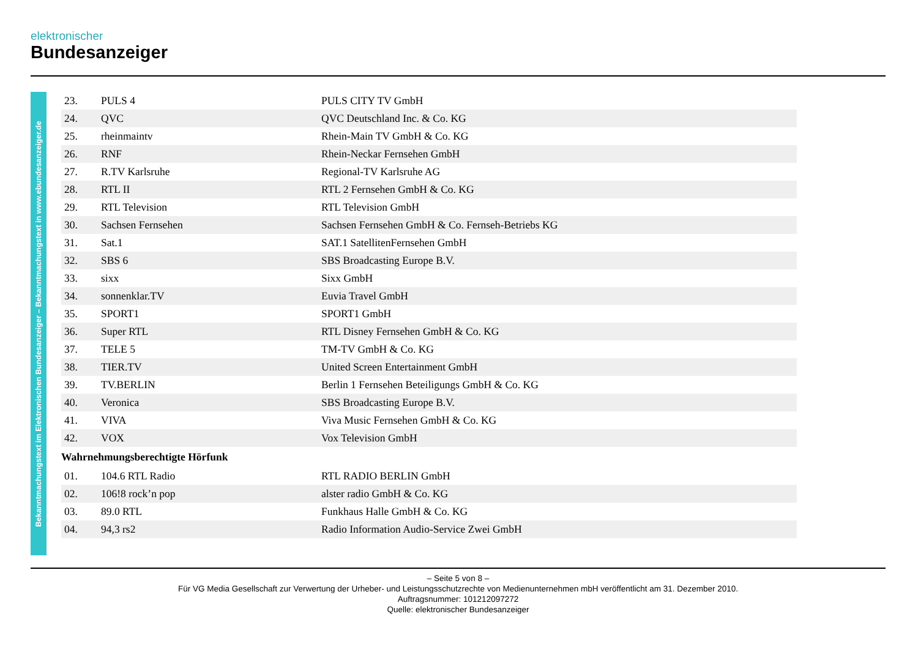elektronischer
Bundesanzeiger
Bekanntmachungstext im Elektronischen Bundesanzeiger – Bekanntmachungstext in www.ebundesanzeiger.de
| 23. | PULS 4 | PULS CITY TV GmbH |
| 24. | QVC | QVC Deutschland Inc. & Co. KG |
| 25. | rheinmaintv | Rhein-Main TV GmbH & Co. KG |
| 26. | RNF | Rhein-Neckar Fernsehen GmbH |
| 27. | R.TV Karlsruhe | Regional-TV Karlsruhe AG |
| 28. | RTL II | RTL 2 Fernsehen GmbH & Co. KG |
| 29. | RTL Television | RTL Television GmbH |
| 30. | Sachsen Fernsehen | Sachsen Fernsehen GmbH & Co. Fernseh-Betriebs KG |
| 31. | Sat.1 | SAT.1 SatellitenFernsehen GmbH |
| 32. | SBS 6 | SBS Broadcasting Europe B.V. |
| 33. | sixx | Sixx GmbH |
| 34. | sonnenklar.TV | Euvia Travel GmbH |
| 35. | SPORT1 | SPORT1 GmbH |
| 36. | Super RTL | RTL Disney Fernsehen GmbH & Co. KG |
| 37. | TELE 5 | TM-TV GmbH & Co. KG |
| 38. | TIER.TV | United Screen Entertainment GmbH |
| 39. | TV.BERLIN | Berlin 1 Fernsehen Beteiligungs GmbH & Co. KG |
| 40. | Veronica | SBS Broadcasting Europe B.V. |
| 41. | VIVA | Viva Music Fernsehen GmbH & Co. KG |
| 42. | VOX | Vox Television GmbH |
Wahrnehmungsberechtigte Hörfunk
| 01. | 104.6 RTL Radio | RTL RADIO BERLIN GmbH |
| 02. | 106!8 rock’n pop | alster radio GmbH & Co. KG |
| 03. | 89.0 RTL | Funkhaus Halle GmbH & Co. KG |
| 04. | 94,3 rs2 | Radio Information Audio-Service Zwei GmbH |
– Seite 5 von 8 –
Für VG Media Gesellschaft zur Verwertung der Urheber- und Leistungsschutzrechte von Medienunternehmen mbH veröffentlicht am 31. Dezember 2010.
Auftragsnummer: 101212097272
Quelle: elektronischer Bundesanzeiger